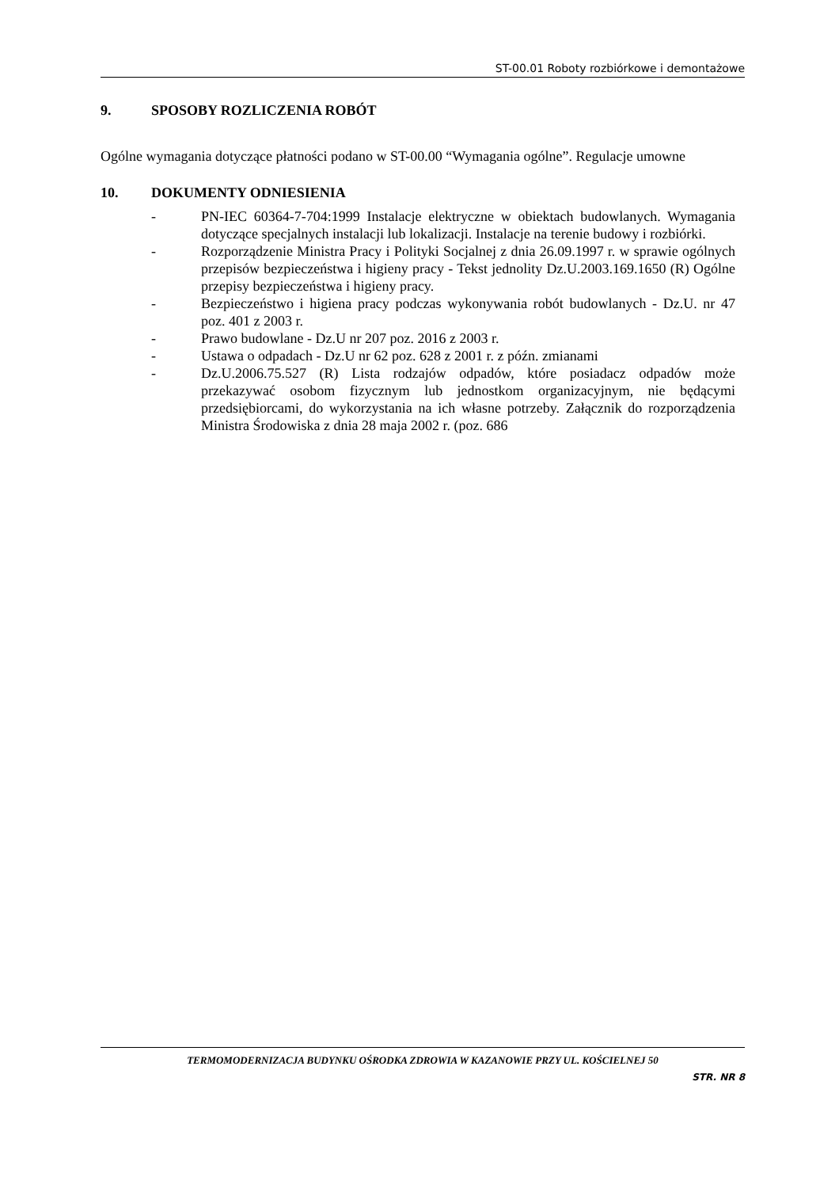ST-00.01 Roboty rozbiórkowe i demontażowe
9. SPOSOBY ROZLICZENIA ROBÓT
Ogólne wymagania dotyczące płatności podano w ST-00.00 “Wymagania ogólne”. Regulacje umowne
10. DOKUMENTY ODNIESIENIA
- PN-IEC 60364-7-704:1999 Instalacje elektryczne w obiektach budowlanych. Wymagania dotyczące specjalnych instalacji lub lokalizacji. Instalacje na terenie budowy i rozbiórki.
- Rozporządzenie Ministra Pracy i Polityki Socjalnej z dnia 26.09.1997 r. w sprawie ogólnych przepisów bezpieczeństwa i higieny pracy - Tekst jednolity Dz.U.2003.169.1650 (R) Ogólne przepisy bezpieczeństwa i higieny pracy.
- Bezpieczeństwo i higiena pracy podczas wykonywania robót budowlanych - Dz.U. nr 47 poz. 401 z 2003 r.
- Prawo budowlane - Dz.U nr 207 poz. 2016 z 2003 r.
- Ustawa o odpadach - Dz.U nr 62 poz. 628 z 2001 r. z późn. zmianami
- Dz.U.2006.75.527 (R) Lista rodzajów odpadów, które posiadacz odpadów może przekazywać osobom fizycznym lub jednostkom organizacyjnym, nie będącymi przedsiębiorcami, do wykorzystania na ich własne potrzeby. Załącznik do rozporządzenia Ministra Środowiska z dnia 28 maja 2002 r. (poz. 686
TERMOMODERNIZACJA BUDYNKU OŚRODKA ZDROWIA W KAZANOWIE PRZY UL. KOŚCIELNEJ 50
STR. NR 8